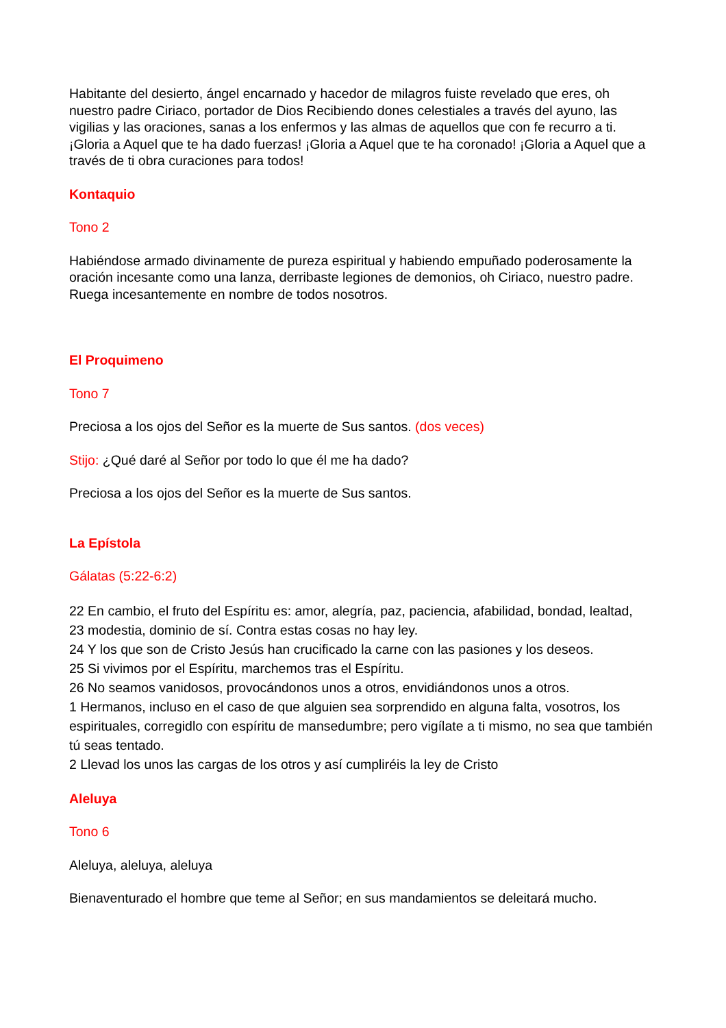Habitante del desierto, ángel encarnado y hacedor de milagros fuiste revelado que eres, oh nuestro padre Ciriaco, portador de Dios Recibiendo dones celestiales a través del ayuno, las vigilias y las oraciones, sanas a los enfermos y las almas de aquellos que con fe recurro a ti. ¡Gloria a Aquel que te ha dado fuerzas! ¡Gloria a Aquel que te ha coronado! ¡Gloria a Aquel que a través de ti obra curaciones para todos!
Kontaquio
Tono 2
Habiéndose armado divinamente de pureza espiritual y habiendo empuñado poderosamente la oración incesante como una lanza, derribaste legiones de demonios, oh Ciriaco, nuestro padre. Ruega incesantemente en nombre de todos nosotros.
El Proquimeno
Tono 7
Preciosa a los ojos del Señor es la muerte de Sus santos. (dos veces)
Stijo: ¿Qué daré al Señor por todo lo que él me ha dado?
Preciosa a los ojos del Señor es la muerte de Sus santos.
La Epístola
Gálatas (5:22-6:2)
22 En cambio, el fruto del Espíritu es: amor, alegría, paz, paciencia, afabilidad, bondad, lealtad,
23 modestia, dominio de sí. Contra estas cosas no hay ley.
24 Y los que son de Cristo Jesús han crucificado la carne con las pasiones y los deseos.
25 Si vivimos por el Espíritu, marchemos tras el Espíritu.
26 No seamos vanidosos, provocándonos unos a otros, envidiándonos unos a otros.
1 Hermanos, incluso en el caso de que alguien sea sorprendido en alguna falta, vosotros, los espirituales, corregidlo con espíritu de mansedumbre; pero vigílate a ti mismo, no sea que también tú seas tentado.
2 Llevad los unos las cargas de los otros y así cumpliréis la ley de Cristo
Aleluya
Tono 6
Aleluya, aleluya, aleluya
Bienaventurado el hombre que teme al Señor; en sus mandamientos se deleitará mucho.